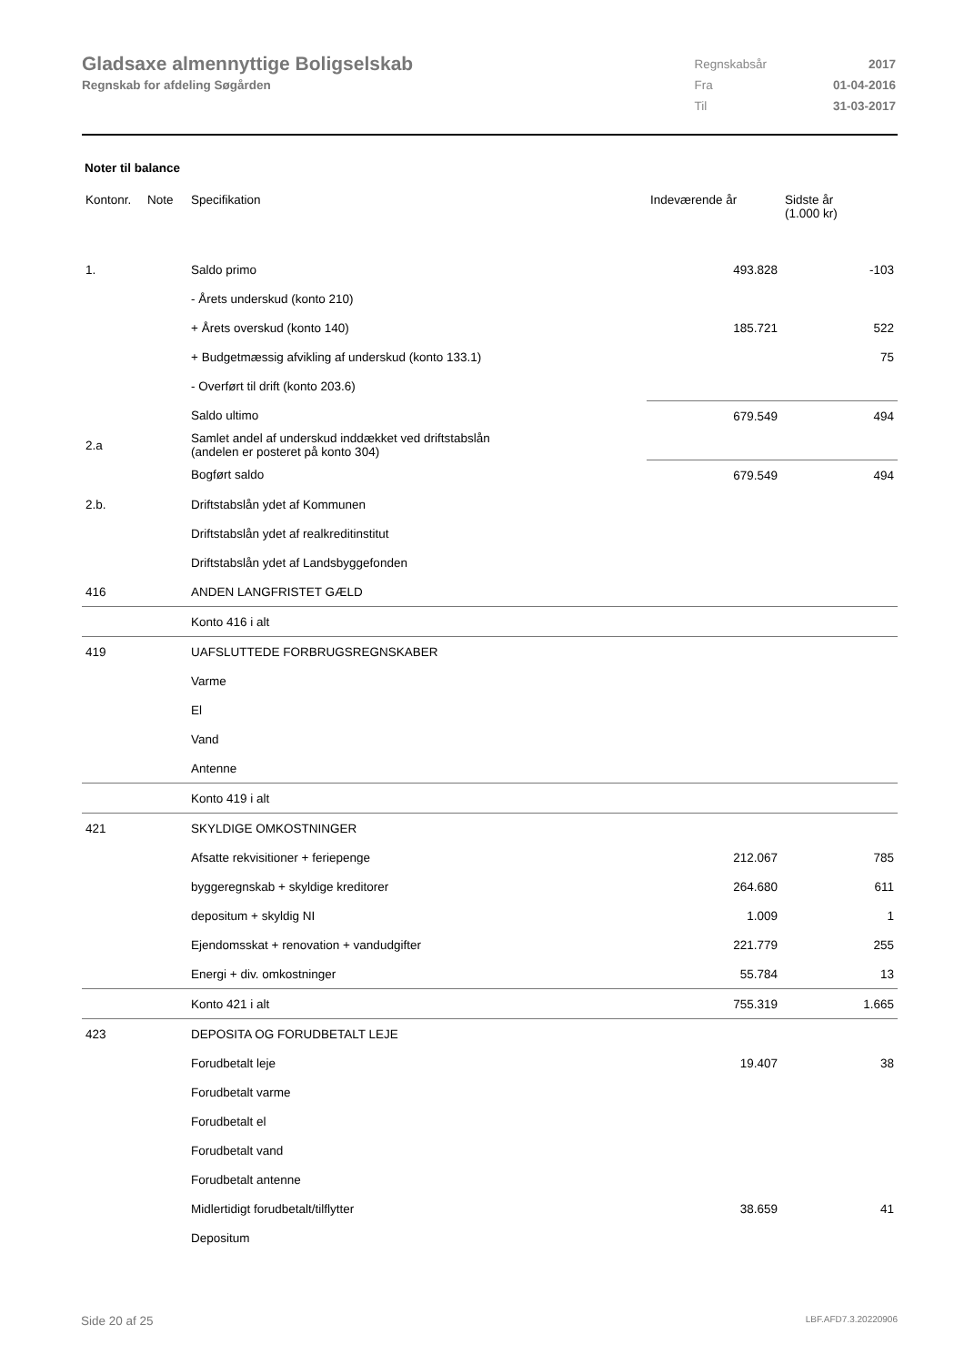Gladsaxe almennyttige Boligselskab
Regnskab for afdeling Søgården
| Regnskabsår | 2017 |
| Fra | 01-04-2016 |
| Til | 31-03-2017 |
Noter til balance
| Kontonr. | Note | Specifikation | Indeværende år | Sidste år (1.000 kr) |
| --- | --- | --- | --- | --- |
| 1. | | Saldo primo | 493.828 | -103 |
| | | - Årets underskud (konto 210) | | |
| | | + Årets overskud (konto 140) | 185.721 | 522 |
| | | + Budgetmæssig afvikling af underskud (konto 133.1) | | 75 |
| | | - Overført til drift (konto 203.6) | | |
| | | Saldo ultimo | 679.549 | 494 |
| 2.a | | Samlet andel af underskud inddækket ved driftstabslån (andelen er posteret på konto 304) | | |
| | | Bogført saldo | 679.549 | 494 |
| 2.b. | | Driftstabslån ydet af Kommunen | | |
| | | Driftstabslån ydet af realkreditinstitut | | |
| | | Driftstabslån ydet af Landsbyggefonden | | |
| 416 | | ANDEN LANGFRISTET GÆLD | | |
| | | Konto 416 i alt | | |
| 419 | | UAFSLUTTEDE FORBRUGSREGNSKABER | | |
| | | Varme | | |
| | | El | | |
| | | Vand | | |
| | | Antenne | | |
| | | Konto 419 i alt | | |
| 421 | | SKYLDIGE OMKOSTNINGER | | |
| | | Afsatte rekvisitioner + feriepenge | 212.067 | 785 |
| | | byggeregnskab + skyldige kreditorer | 264.680 | 611 |
| | | depositum + skyldig NI | 1.009 | 1 |
| | | Ejendomsskat + renovation + vandudgifter | 221.779 | 255 |
| | | Energi + div. omkostninger | 55.784 | 13 |
| | | Konto 421 i alt | 755.319 | 1.665 |
| 423 | | DEPOSITA OG FORUDBETALT LEJE | | |
| | | Forudbetalt leje | 19.407 | 38 |
| | | Forudbetalt varme | | |
| | | Forudbetalt el | | |
| | | Forudbetalt vand | | |
| | | Forudbetalt antenne | | |
| | | Midlertidigt forudbetalt/tilflytter | 38.659 | 41 |
| | | Depositum | | |
Side 20 af 25 LBF.AFD7.3.20220906